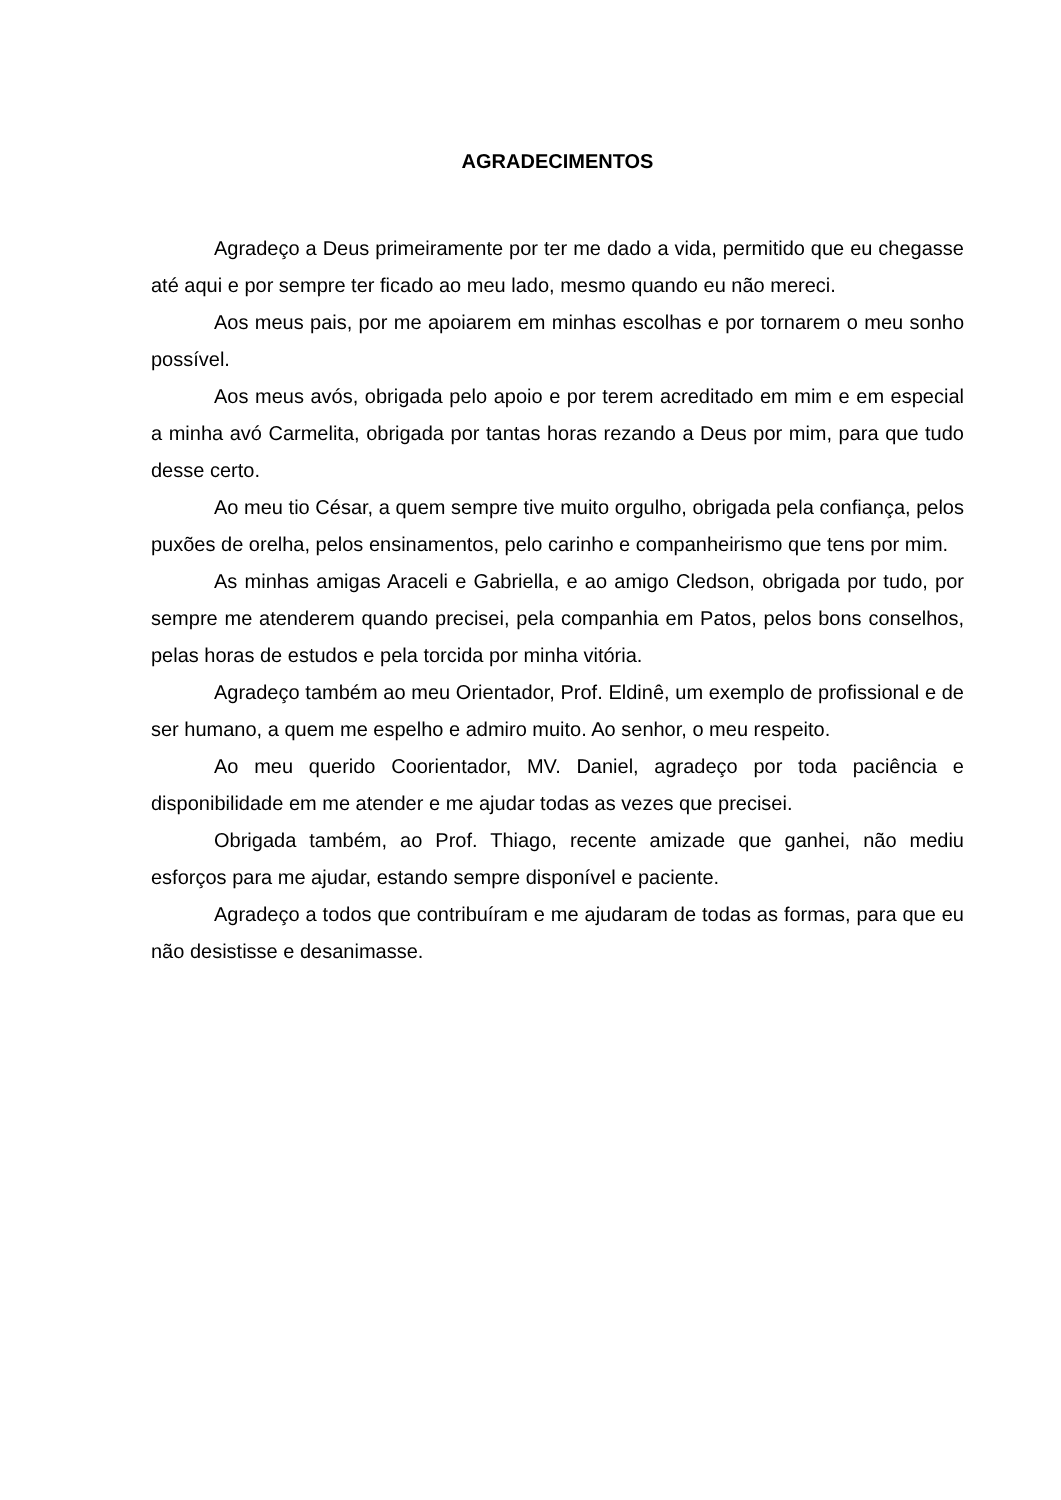AGRADECIMENTOS
Agradeço a Deus primeiramente por ter me dado a vida, permitido que eu chegasse até aqui e por sempre ter ficado ao meu lado, mesmo quando eu não mereci.
Aos meus pais, por me apoiarem em minhas escolhas e por tornarem o meu sonho possível.
Aos meus avós, obrigada pelo apoio e por terem acreditado em mim e em especial a minha avó Carmelita, obrigada por tantas horas rezando a Deus por mim, para que tudo desse certo.
Ao meu tio César, a quem sempre tive muito orgulho, obrigada pela confiança, pelos puxões de orelha, pelos ensinamentos, pelo carinho e companheirismo que tens por mim.
As minhas amigas Araceli e Gabriella, e ao amigo Cledson, obrigada por tudo, por sempre me atenderem quando precisei, pela companhia em Patos, pelos bons conselhos, pelas horas de estudos e pela torcida por minha vitória.
Agradeço também ao meu Orientador, Prof. Eldinê, um exemplo de profissional e de ser humano, a quem me espelho e admiro muito. Ao senhor, o meu respeito.
Ao meu querido Coorientador, MV. Daniel, agradeço por toda paciência e disponibilidade em me atender e me ajudar todas as vezes que precisei.
Obrigada também, ao Prof. Thiago, recente amizade que ganhei, não mediu esforços para me ajudar, estando sempre disponível e paciente.
Agradeço a todos que contribuíram e me ajudaram de todas as formas, para que eu não desistisse e desanimasse.